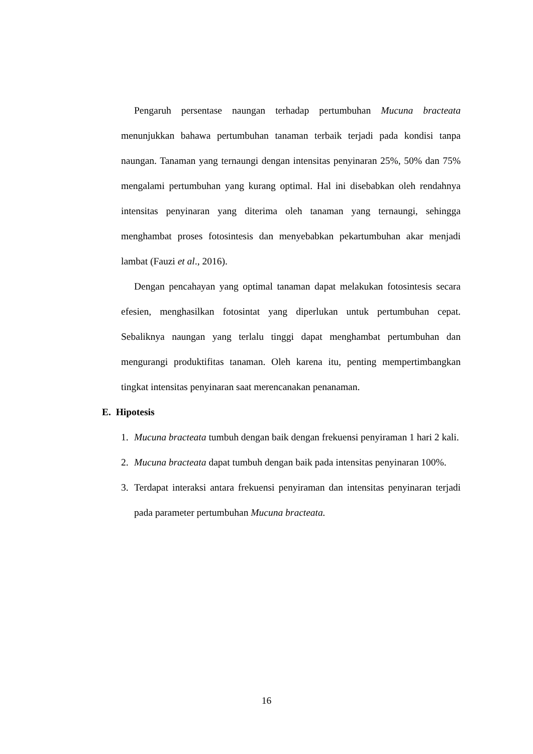Pengaruh persentase naungan terhadap pertumbuhan Mucuna bracteata menunjukkan bahawa pertumbuhan tanaman terbaik terjadi pada kondisi tanpa naungan. Tanaman yang ternaungi dengan intensitas penyinaran 25%, 50% dan 75% mengalami pertumbuhan yang kurang optimal. Hal ini disebabkan oleh rendahnya intensitas penyinaran yang diterima oleh tanaman yang ternaungi, sehingga menghambat proses fotosintesis dan menyebabkan pekartumbuhan akar menjadi lambat (Fauzi et al., 2016).
Dengan pencahayan yang optimal tanaman dapat melakukan fotosintesis secara efesien, menghasilkan fotosintat yang diperlukan untuk pertumbuhan cepat. Sebaliknya naungan yang terlalu tinggi dapat menghambat pertumbuhan dan mengurangi produktifitas tanaman. Oleh karena itu, penting mempertimbangkan tingkat intensitas penyinaran saat merencanakan penanaman.
E. Hipotesis
1. Mucuna bracteata tumbuh dengan baik dengan frekuensi penyiraman 1 hari 2 kali.
2. Mucuna bracteata dapat tumbuh dengan baik pada intensitas penyinaran 100%.
3. Terdapat interaksi antara frekuensi penyiraman dan intensitas penyinaran terjadi pada parameter pertumbuhan Mucuna bracteata.
16